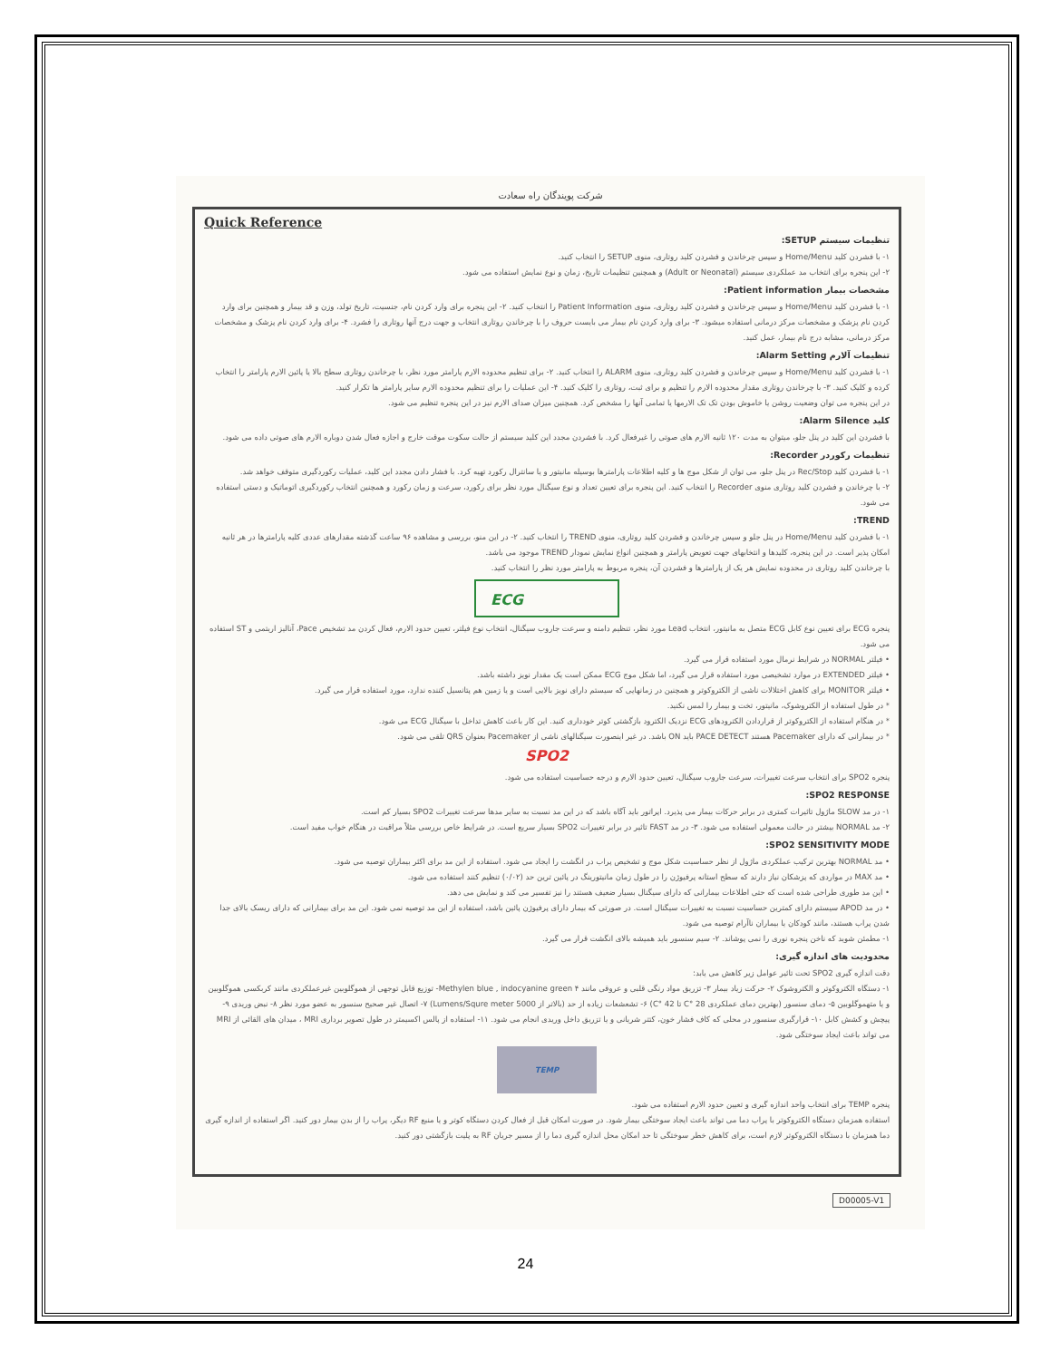شرکت پویندگان راه سعادت
Quick Reference
تنظیمات سیستم SETUP:
۱- با فشردن کلید Home/Menu و سپس چرخاندن و فشردن کلید روتاری، منوی SETUP را انتخاب کنید.
۲- این پنجره برای انتخاب مد عملکردی سیستم (Adult or Neonatal) و همچنین تنظیمات تاریخ، زمان و نوع نمایش استفاده می شود.
مشخصات بیمار Patient information:
۱- با فشردن کلید Home/Menu و سپس چرخاندن و فشردن کلید روتاری، منوی Patient Information را انتخاب کنید. ۲- این پنجره برای وارد کردن نام، جنسیت، تاریخ تولد، وزن و قد بیمار و همچنین برای وارد کردن نام پزشک و مشخصات مرکز درمانی استفاده میشود. ۳- برای وارد کردن نام بیمار می بایست حروف را با چرخاندن روتاری انتخاب و جهت درج آنها روتاری را فشرد. ۴- برای وارد کردن نام پزشک و مشخصات مرکز درمانی، مشابه درج نام بیمار، عمل کنید.
تنظیمات آلارم Alarm Setting:
۱- با فشردن کلید Home/Menu و سپس چرخاندن و فشردن کلید روتاری، منوی ALARM را انتخاب کنید. ۲- برای تنظیم محدوده الارم پارامتر مورد نظر، با چرخاندن روتاری سطح بالا یا پائین الارم پارامتر را انتخاب کرده و کلیک کنید. ۳- با چرخاندن روتاری مقدار محدوده الارم را تنظیم و برای ثبت، روتاری را کلیک کنید. ۴- این عملیات را برای تنظیم محدوده الارم سایر پارامتر ها تکرار کنید.
در این پنجره می توان وضعیت روشن یا خاموش بودن تک تک الارمها یا تمامی آنها را مشخص کرد. همچنین میزان صدای الارم نیز در این پنجره تنظیم می شود.
کلید Alarm Silence:
با فشردن این کلید در پنل جلو، میتوان به مدت ۱۲۰ ثانیه الارم های صوتی را غیرفعال کرد. با فشردن مجدد این کلید سیستم از حالت سکوت موقت خارج و اجازه فعال شدن دوباره الارم های صوتی داده می شود.
تنظیمات رکوردر Recorder:
۱- با فشردن کلید Rec/Stop در پنل جلو، می توان از شکل موج ها و کلیه اطلاعات پارامترها بوسیله مانیتور و یا سانترال رکورد تهیه کرد. با فشار دادن مجدد این کلید، عملیات رکوردگیری متوقف خواهد شد.
۲- با چرخاندن و فشردن کلید روتاری منوی Recorder را انتخاب کنید. این پنجره برای تعیین تعداد و نوع سیگنال مورد نظر برای رکورد، سرعت و زمان رکورد و همچنین انتخاب رکوردگیری اتوماتیک و دستی استفاده می شود.
TREND:
۱- با فشردن کلید Home/Menu در پنل جلو و سپس چرخاندن و فشردن کلید روتاری، منوی TREND را انتخاب کنید. ۲- در این منو، بررسی و مشاهده ۹۶ ساعت گذشته مقدارهای عددی کلیه پارامترها در هر ثانیه امکان پذیر است. در این پنجره، کلیدها و انتخابهای جهت تعویض پارامتر و همچنین انواع نمایش نمودار TREND موجود می باشد.
با چرخاندن کلید روتاری در محدوده نمایش هر یک از پارامترها و فشردن آن، پنجره مربوط به پارامتر مورد نظر را انتخاب کنید.
ECG
پنجره ECG برای تعیین نوع کابل ECG متصل به مانیتور، انتخاب Lead مورد نظر، تنظیم دامنه و سرعت جاروب سیگنال، انتخاب نوع فیلتر، تعیین حدود الارم، فعال کردن مد تشخیص Pace، آنالیز اریتمی و ST استفاده می شود.
• فیلتر NORMAL در شرایط نرمال مورد استفاده قرار می گیرد.
• فیلتر EXTENDED در موارد تشخیصی مورد استفاده قرار می گیرد، اما شکل موج ECG ممکن است یک مقدار نویز داشته باشد.
• فیلتر MONITOR برای کاهش اختلالات ناشی از الکتروکوتر و همچنین در زمانهایی که سیستم دارای نویز بالایی است و یا زمین هم پتانسیل کننده ندارد، مورد استفاده قرار می گیرد.
* در طول استفاده از الکتروشوک، مانیتور، تخت و بیمار را لمس نکنید.
* در هنگام استفاده از الکتروکوتر از قراردادن الکترودهای ECG نزدیک الکترود بازگشتی کوتر خودداری کنید. این کار باعث کاهش تداخل با سیگنال ECG می شود.
* در بیمارانی که دارای Pacemaker هستند PACE DETECT باید ON باشد. در غیر اینصورت سیگنالهای ناشی از Pacemaker بعنوان QRS تلقی می شود.
SPO2
پنجره SPO2 برای انتخاب سرعت تغییرات، سرعت جاروب سیگنال، تعیین حدود الارم و درجه حساسیت استفاده می شود.
SPO2 RESPONSE:
۱- در مد SLOW ماژول تاثیرات کمتری در برابر حرکات بیمار می پذیرد. اپراتور باید آگاه باشد که در این مد نسبت به سایر مدها سرعت تغییرات SPO2 بسیار کم است.
۲- مد NORMAL بیشتر در حالت معمولی استفاده می شود. ۳- در مد FAST تاثیر در برابر تغییرات SPO2 بسیار سریع است. در شرایط خاص بررسی مثلاً مراقبت در هنگام خواب مفید است.
SPO2 SENSITIVITY MODE:
• مد NORMAL بهترین ترکیب عملکردی ماژول از نظر حساسیت شکل موج و تشخیص پراب در انگشت را ایجاد می شود. استفاده از این مد برای اکثر بیماران توصیه می شود.
• مد MAX در مواردی که پزشکان نیاز دارند که سطح استانه پرفیوژن را در طول زمان مانیتورینگ در پائین ترین حد (۰/۰۲) تنظیم کنند استفاده می شود.
• این مد طوری طراحی شده است که حتی اطلاعات بیمارانی که دارای سیگنال بسیار ضعیف هستند را نیز تفسیر می کند و نمایش می دهد.
• در مد APOD سیستم دارای کمترین حساسیت نسبت به تغییرات سیگنال است. در صورتی که بیمار دارای پرفیوژن پائین باشد، استفاده از این مد توصیه نمی شود. این مد برای بیمارانی که دارای ریسک بالای جدا شدن پراب هستند، مانند کودکان یا بیماران ناآرام توصیه می شود.
۱- مطمئن شوید که ناخن پنجره نوری را نمی پوشاند. ۲- سیم سنسور باید همیشه بالای انگشت قرار می گیرد.
محدودیت های اندازه گیری:
دقت اندازه گیری SPO2 تحت تاثیر عوامل زیر کاهش می یابد:
۱- دستگاه الکتروکوتر و الکتروشوک ۲- حرکت زیاد بیمار ۳- تزریق مواد رنگی قلبی و عروقی مانند Methylen blue , indocyanine green ۴- توزیع قابل توجهی از هموگلوبین غیرعملکردی مانند کربکسی هموگلوبین و یا متهموگلوبین ۵- دمای سنسور (بهترین دمای عملکردی 28 °C تا 42 °C) ۶- تشعشعات زیاده از حد (بالاتر از 5000 Lumens/Squre meter) ۷- اتصال غیر صحیح سنسور به عضو مورد نظر ۸- نبض وریدی ۹- پیچش و کشش کابل ۱۰- قرارگیری سنسور در محلی که کاف فشار خون، کتتر شریانی و یا تزریق داخل وریدی انجام می شود. ۱۱- استفاده از پالس اکسیمتر در طول تصویر برداری MRI ، میدان های القائی از MRI می تواند باعث ایجاد سوختگی شود.
TEMP
پنجره TEMP برای انتخاب واحد اندازه گیری و تعیین حدود الارم استفاده می شود.
استفاده همزمان دستگاه الکتروکوتر با پراب دما می تواند باعث ایجاد سوختگی بیمار شود. در صورت امکان قبل از فعال کردن دستگاه کوتر و یا منبع RF دیگر، پراب را از بدن بیمار دور کنید. اگر استفاده از اندازه گیری دما همزمان با دستگاه الکتروکوتر لازم است، برای کاهش خطر سوختگی تا حد امکان محل اندازه گیری دما را از مسیر جریان RF به پلیت بازگشتی دور کنید.
D00005-V1
24